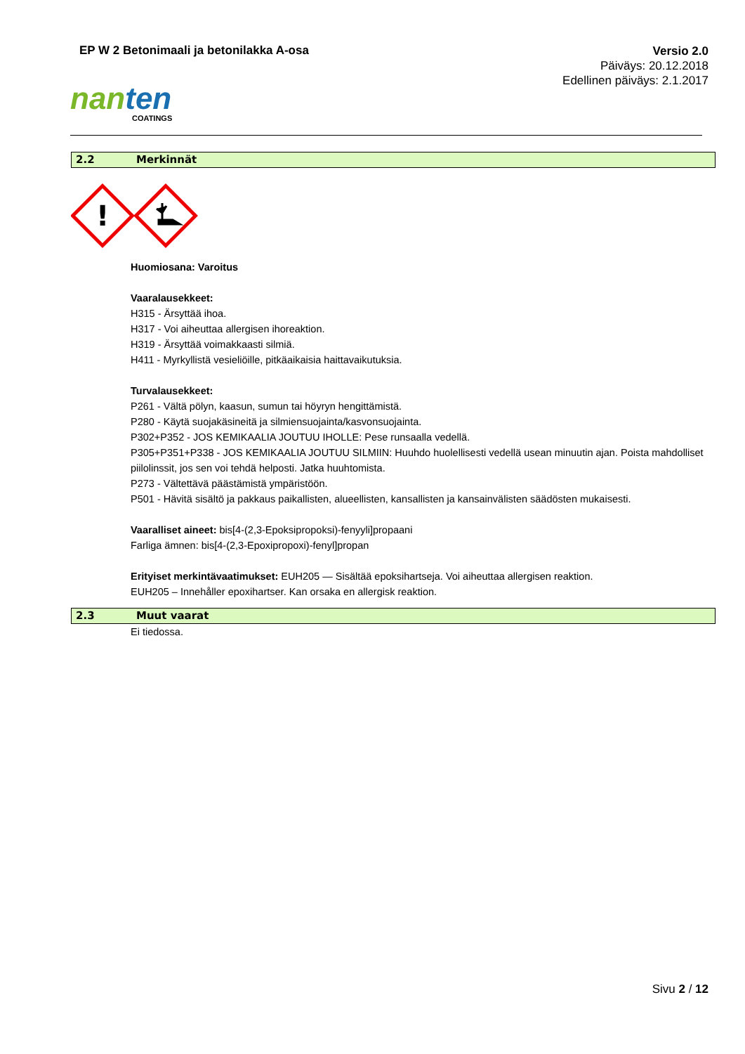EP W 2 Betonimaali ja betonilakka A-osa
Versio 2.0
Päiväys: 20.12.2018
Edellinen päiväys: 2.1.2017
nanten
COATINGS
2.2 Merkinnät
!
Huomiosana: Varoitus
Vaaralausekkeet:
H315 - Ärsyttää ihoa.
H317 - Voi aiheuttaa allergisen ihoreaktion.
H319 - Ärsyttää voimakkaasti silmiä.
H411 - Myrkyllistä vesieliöille, pitkäaikaisia haittavaikutuksia.
Turvalausekkeet:
P261 - Vältä pölyn, kaasun, sumun tai höyryn hengittämistä.
P280 - Käytä suojakäsineitä ja silmiensuojainta/kasvonsuojainta.
P302+P352 - JOS KEMIKAALIA JOUTUU IHOLLE: Pese runsaalla vedellä.
P305+P351+P338 - JOS KEMIKAALIA JOUTUU SILMIIN: Huuhdo huolellisesti vedellä usean minuutin ajan. Poista mahdolliset piilolinssit, jos sen voi tehdä helposti. Jatka huuhtomista.
P273 - Vältettävä päästämistä ympäristöön.
P501 - Hävitä sisältö ja pakkaus paikallisten, alueellisten, kansallisten ja kansainvälisten säädösten mukaisesti.
Vaaralliset aineet: bis[4-(2,3-Epoksipropoksi)-fenyyli]propaani
Farliga ämnen: bis[4-(2,3-Epoxipropoxi)-fenyl]propan
Erityiset merkintävaatimukset: EUH205 — Sisältää epoksihartseja. Voi aiheuttaa allergisen reaktion.
EUH205 – Innehåller epoxihartser. Kan orsaka en allergisk reaktion.
2.3 Muut vaarat
Ei tiedossa.
Sivu 2 / 12